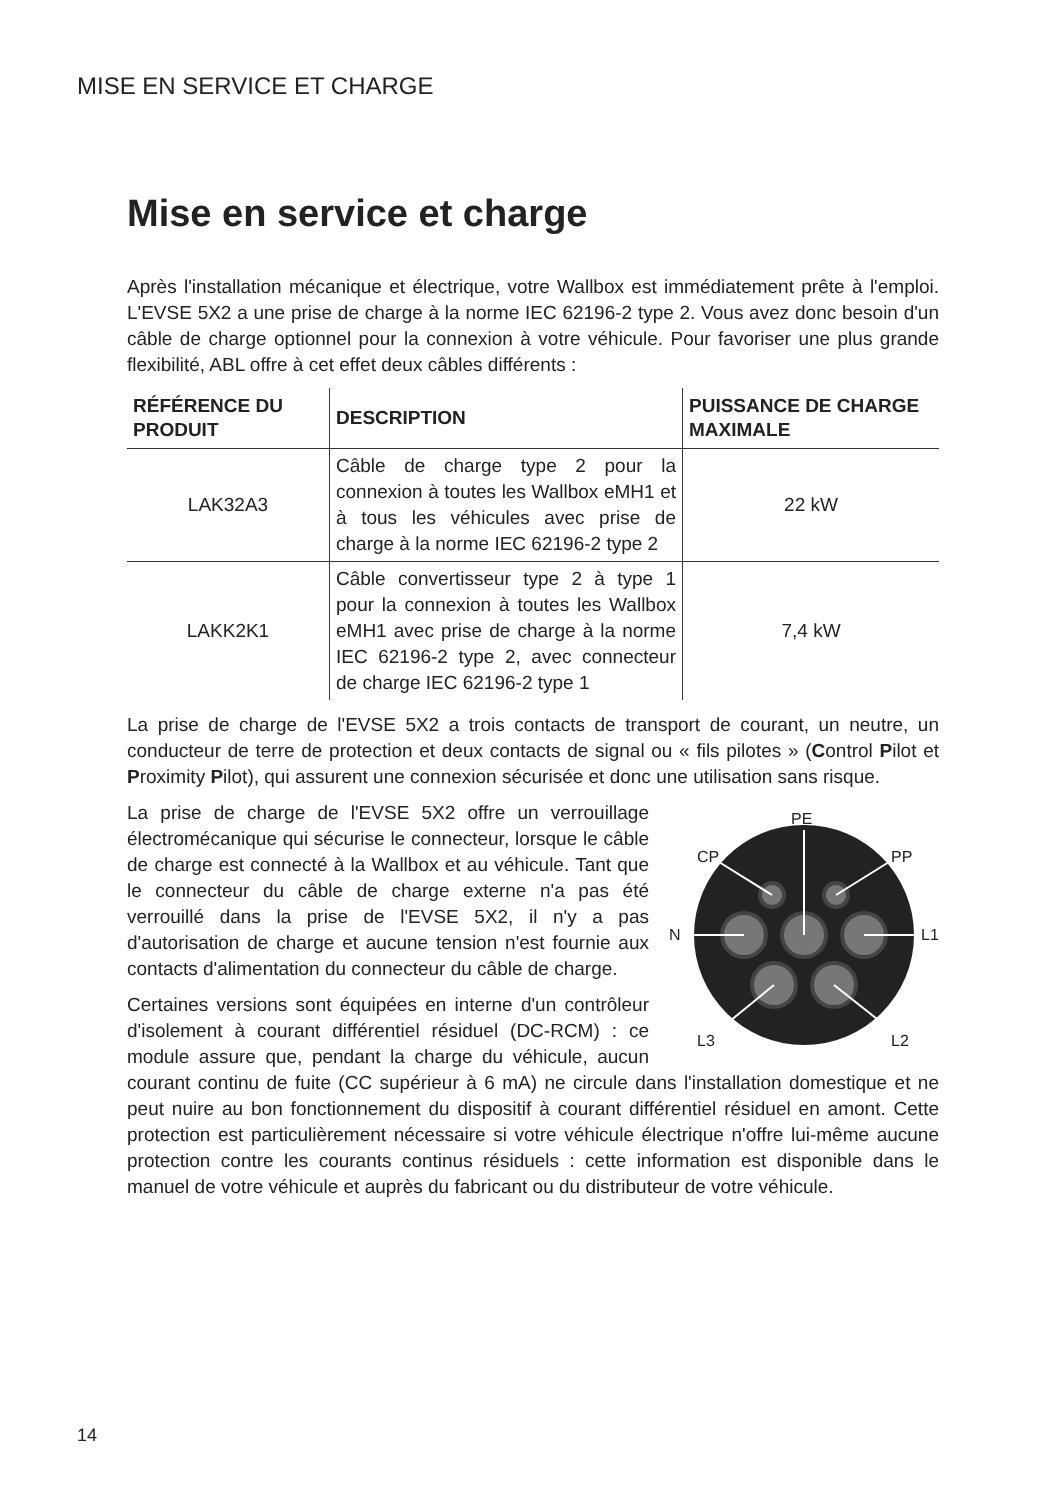MISE EN SERVICE ET CHARGE
Mise en service et charge
Après l'installation mécanique et électrique, votre Wallbox est immédiatement prête à l'emploi. L'EVSE 5X2 a une prise de charge à la norme IEC 62196-2 type 2. Vous avez donc besoin d'un câble de charge optionnel pour la connexion à votre véhicule. Pour favoriser une plus grande flexibilité, ABL offre à cet effet deux câbles différents :
| RÉFÉRENCE DU PRODUIT | DESCRIPTION | PUISSANCE DE CHARGE MAXIMALE |
| --- | --- | --- |
| LAK32A3 | Câble de charge type 2 pour la connexion à toutes les Wallbox eMH1 et à tous les véhicules avec prise de charge à la norme IEC 62196-2 type 2 | 22 kW |
| LAKK2K1 | Câble convertisseur type 2 à type 1 pour la connexion à toutes les Wallbox eMH1 avec prise de charge à la norme IEC 62196-2 type 2, avec connecteur de charge IEC 62196-2 type 1 | 7,4 kW |
La prise de charge de l'EVSE 5X2 a trois contacts de transport de courant, un neutre, un conducteur de terre de protection et deux contacts de signal ou « fils pilotes » (Control Pilot et Proximity Pilot), qui assurent une connexion sécurisée et donc une utilisation sans risque.
PE
CP
PP
N
L1
L3
L2
La prise de charge de l'EVSE 5X2 offre un verrouillage électromécanique qui sécurise le connecteur, lorsque le câble de charge est connecté à la Wallbox et au véhicule. Tant que le connecteur du câble de charge externe n'a pas été verrouillé dans la prise de l'EVSE 5X2, il n'y a pas d'autorisation de charge et aucune tension n'est fournie aux contacts d'alimentation du connecteur du câble de charge.
Certaines versions sont équipées en interne d'un contrôleur d'isolement à courant différentiel résiduel (DC-RCM) : ce module assure que, pendant la charge du véhicule, aucun courant continu de fuite (CC supérieur à 6 mA) ne circule dans l'installation domestique et ne peut nuire au bon fonctionnement du dispositif à courant différentiel résiduel en amont. Cette protection est particulièrement nécessaire si votre véhicule électrique n'offre lui-même aucune protection contre les courants continus résiduels : cette information est disponible dans le manuel de votre véhicule et auprès du fabricant ou du distributeur de votre véhicule.
14